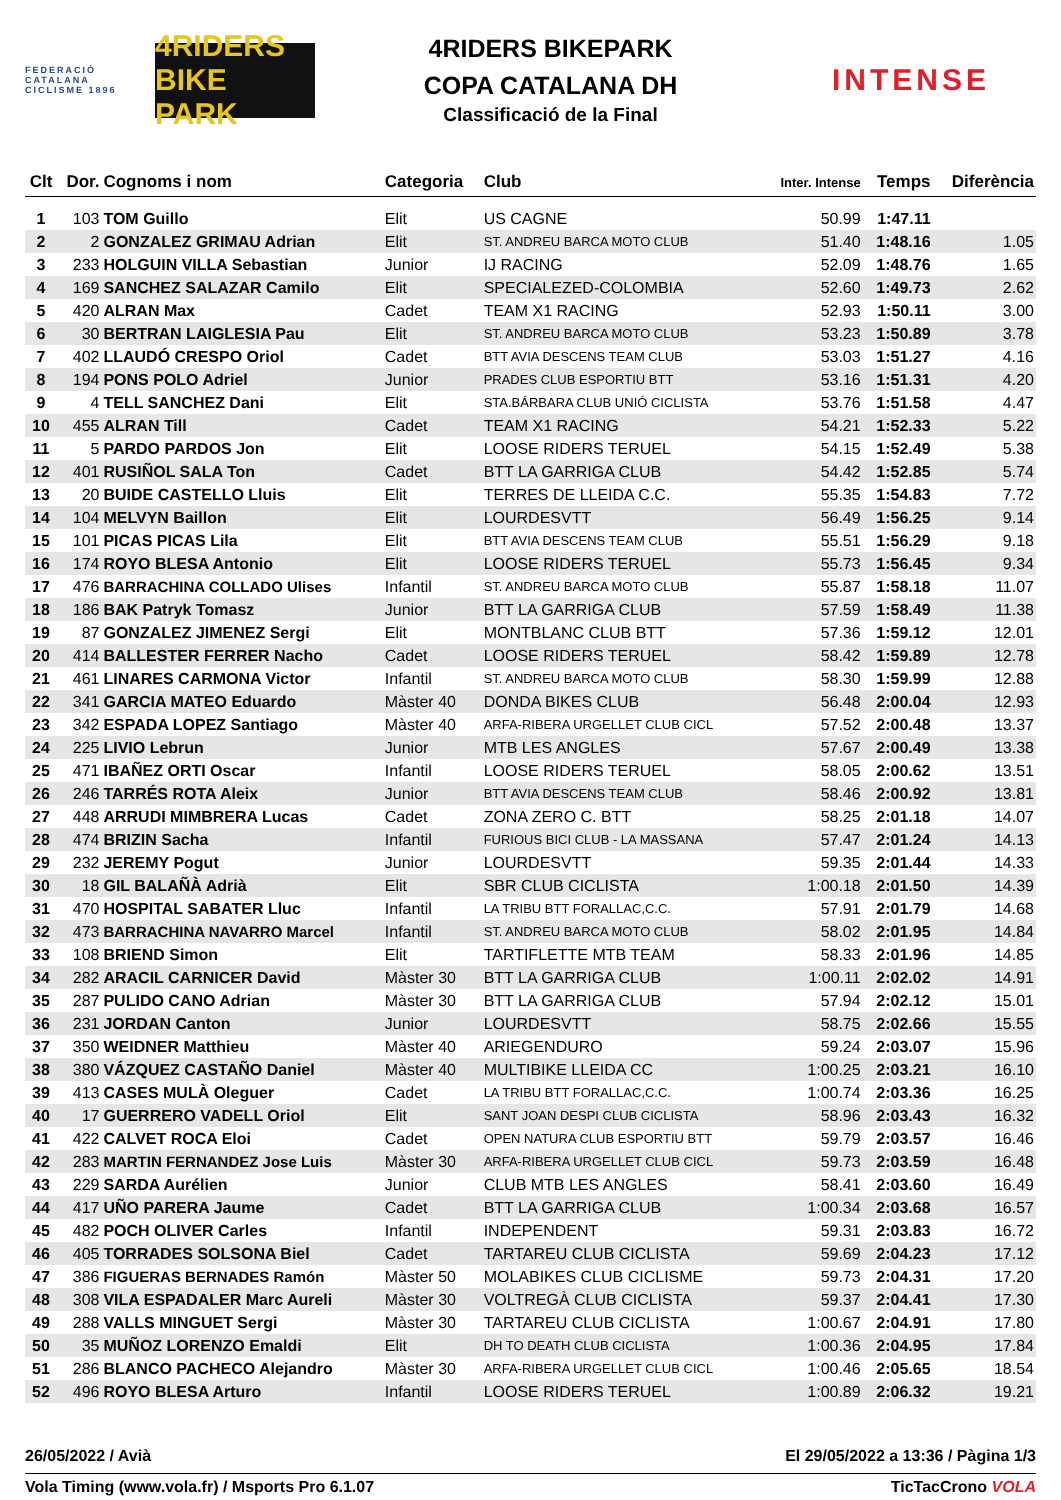FEDERACIÓ CATALANA CICLISME 1896
4RIDERS BIKE PARK
4RIDERS BIKEPARK
COPA CATALANA DH
Classificació de la Final
INTENSE
| Clt | Dor. | Cognoms i nom | Categoria | Club | Inter. Intense | Temps | Diferència |
| --- | --- | --- | --- | --- | --- | --- | --- |
| 1 | 103 | TOM Guillo | Elit | US CAGNE | 50.99 | 1:47.11 | |
| 2 | 2 | GONZALEZ GRIMAU Adrian | Elit | ST. ANDREU BARCA MOTO CLUB | 51.40 | 1:48.16 | 1.05 |
| 3 | 233 | HOLGUIN VILLA Sebastian | Junior | IJ RACING | 52.09 | 1:48.76 | 1.65 |
| 4 | 169 | SANCHEZ SALAZAR Camilo | Elit | SPECIALEZED-COLOMBIA | 52.60 | 1:49.73 | 2.62 |
| 5 | 420 | ALRAN Max | Cadet | TEAM X1 RACING | 52.93 | 1:50.11 | 3.00 |
| 6 | 30 | BERTRAN LAIGLESIA Pau | Elit | ST. ANDREU BARCA MOTO CLUB | 53.23 | 1:50.89 | 3.78 |
| 7 | 402 | LLAUDÓ CRESPO Oriol | Cadet | BTT AVIA DESCENS TEAM CLUB | 53.03 | 1:51.27 | 4.16 |
| 8 | 194 | PONS POLO Adriel | Junior | PRADES CLUB ESPORTIU BTT | 53.16 | 1:51.31 | 4.20 |
| 9 | 4 | TELL SANCHEZ Dani | Elit | STA.BÁRBARA CLUB UNIÓ CICLISTA | 53.76 | 1:51.58 | 4.47 |
| 10 | 455 | ALRAN Till | Cadet | TEAM X1 RACING | 54.21 | 1:52.33 | 5.22 |
| 11 | 5 | PARDO PARDOS Jon | Elit | LOOSE RIDERS TERUEL | 54.15 | 1:52.49 | 5.38 |
| 12 | 401 | RUSIÑOL SALA Ton | Cadet | BTT LA GARRIGA CLUB | 54.42 | 1:52.85 | 5.74 |
| 13 | 20 | BUIDE CASTELLO Lluis | Elit | TERRES DE LLEIDA C.C. | 55.35 | 1:54.83 | 7.72 |
| 14 | 104 | MELVYN Baillon | Elit | LOURDESVTT | 56.49 | 1:56.25 | 9.14 |
| 15 | 101 | PICAS PICAS Lila | Elit | BTT AVIA DESCENS TEAM CLUB | 55.51 | 1:56.29 | 9.18 |
| 16 | 174 | ROYO BLESA Antonio | Elit | LOOSE RIDERS TERUEL | 55.73 | 1:56.45 | 9.34 |
| 17 | 476 | BARRACHINA COLLADO Ulises | Infantil | ST. ANDREU BARCA MOTO CLUB | 55.87 | 1:58.18 | 11.07 |
| 18 | 186 | BAK Patryk Tomasz | Junior | BTT LA GARRIGA CLUB | 57.59 | 1:58.49 | 11.38 |
| 19 | 87 | GONZALEZ JIMENEZ Sergi | Elit | MONTBLANC CLUB BTT | 57.36 | 1:59.12 | 12.01 |
| 20 | 414 | BALLESTER FERRER Nacho | Cadet | LOOSE RIDERS TERUEL | 58.42 | 1:59.89 | 12.78 |
| 21 | 461 | LINARES CARMONA Victor | Infantil | ST. ANDREU BARCA MOTO CLUB | 58.30 | 1:59.99 | 12.88 |
| 22 | 341 | GARCIA MATEO Eduardo | Màster 40 | DONDA BIKES CLUB | 56.48 | 2:00.04 | 12.93 |
| 23 | 342 | ESPADA LOPEZ Santiago | Màster 40 | ARFA-RIBERA URGELLET CLUB CICL | 57.52 | 2:00.48 | 13.37 |
| 24 | 225 | LIVIO Lebrun | Junior | MTB LES ANGLES | 57.67 | 2:00.49 | 13.38 |
| 25 | 471 | IBAÑEZ ORTI Oscar | Infantil | LOOSE RIDERS TERUEL | 58.05 | 2:00.62 | 13.51 |
| 26 | 246 | TARRÉS ROTA Aleix | Junior | BTT AVIA DESCENS TEAM CLUB | 58.46 | 2:00.92 | 13.81 |
| 27 | 448 | ARRUDI MIMBRERA Lucas | Cadet | ZONA ZERO C. BTT | 58.25 | 2:01.18 | 14.07 |
| 28 | 474 | BRIZIN Sacha | Infantil | FURIOUS BICI CLUB - LA MASSANA | 57.47 | 2:01.24 | 14.13 |
| 29 | 232 | JEREMY Pogut | Junior | LOURDESVTT | 59.35 | 2:01.44 | 14.33 |
| 30 | 18 | GIL BALAÑÀ Adrià | Elit | SBR CLUB CICLISTA | 1:00.18 | 2:01.50 | 14.39 |
| 31 | 470 | HOSPITAL SABATER Lluc | Infantil | LA TRIBU BTT FORALLAC,C.C. | 57.91 | 2:01.79 | 14.68 |
| 32 | 473 | BARRACHINA NAVARRO Marcel | Infantil | ST. ANDREU BARCA MOTO CLUB | 58.02 | 2:01.95 | 14.84 |
| 33 | 108 | BRIEND Simon | Elit | TARTIFLETTE MTB TEAM | 58.33 | 2:01.96 | 14.85 |
| 34 | 282 | ARACIL CARNICER David | Màster 30 | BTT LA GARRIGA CLUB | 1:00.11 | 2:02.02 | 14.91 |
| 35 | 287 | PULIDO CANO Adrian | Màster 30 | BTT LA GARRIGA CLUB | 57.94 | 2:02.12 | 15.01 |
| 36 | 231 | JORDAN Canton | Junior | LOURDESVTT | 58.75 | 2:02.66 | 15.55 |
| 37 | 350 | WEIDNER Matthieu | Màster 40 | ARIEGENDURO | 59.24 | 2:03.07 | 15.96 |
| 38 | 380 | VÁZQUEZ CASTAÑO Daniel | Màster 40 | MULTIBIKE LLEIDA CC | 1:00.25 | 2:03.21 | 16.10 |
| 39 | 413 | CASES MULÀ Oleguer | Cadet | LA TRIBU BTT FORALLAC,C.C. | 1:00.74 | 2:03.36 | 16.25 |
| 40 | 17 | GUERRERO VADELL Oriol | Elit | SANT JOAN DESPI CLUB CICLISTA | 58.96 | 2:03.43 | 16.32 |
| 41 | 422 | CALVET ROCA Eloi | Cadet | OPEN NATURA CLUB ESPORTIU BTT | 59.79 | 2:03.57 | 16.46 |
| 42 | 283 | MARTIN FERNANDEZ Jose Luis | Màster 30 | ARFA-RIBERA URGELLET CLUB CICL | 59.73 | 2:03.59 | 16.48 |
| 43 | 229 | SARDA Aurélien | Junior | CLUB MTB LES ANGLES | 58.41 | 2:03.60 | 16.49 |
| 44 | 417 | UÑO PARERA Jaume | Cadet | BTT LA GARRIGA CLUB | 1:00.34 | 2:03.68 | 16.57 |
| 45 | 482 | POCH OLIVER Carles | Infantil | INDEPENDENT | 59.31 | 2:03.83 | 16.72 |
| 46 | 405 | TORRADES SOLSONA Biel | Cadet | TARTAREU CLUB CICLISTA | 59.69 | 2:04.23 | 17.12 |
| 47 | 386 | FIGUERAS BERNADES Ramón | Màster 50 | MOLABIKES CLUB CICLISME | 59.73 | 2:04.31 | 17.20 |
| 48 | 308 | VILA ESPADALER Marc Aureli | Màster 30 | VOLTREGÀ CLUB CICLISTA | 59.37 | 2:04.41 | 17.30 |
| 49 | 288 | VALLS MINGUET Sergi | Màster 30 | TARTAREU CLUB CICLISTA | 1:00.67 | 2:04.91 | 17.80 |
| 50 | 35 | MUÑOZ LORENZO Emaldi | Elit | DH TO DEATH CLUB CICLISTA | 1:00.36 | 2:04.95 | 17.84 |
| 51 | 286 | BLANCO PACHECO Alejandro | Màster 30 | ARFA-RIBERA URGELLET CLUB CICL | 1:00.46 | 2:05.65 | 18.54 |
| 52 | 496 | ROYO BLESA Arturo | Infantil | LOOSE RIDERS TERUEL | 1:00.89 | 2:06.32 | 19.21 |
26/05/2022 / Avià El 29/05/2022 a 13:36 / Pàgina 1/3
Vola Timing (www.vola.fr) / Msports Pro 6.1.07 TicTacCrono VOLA